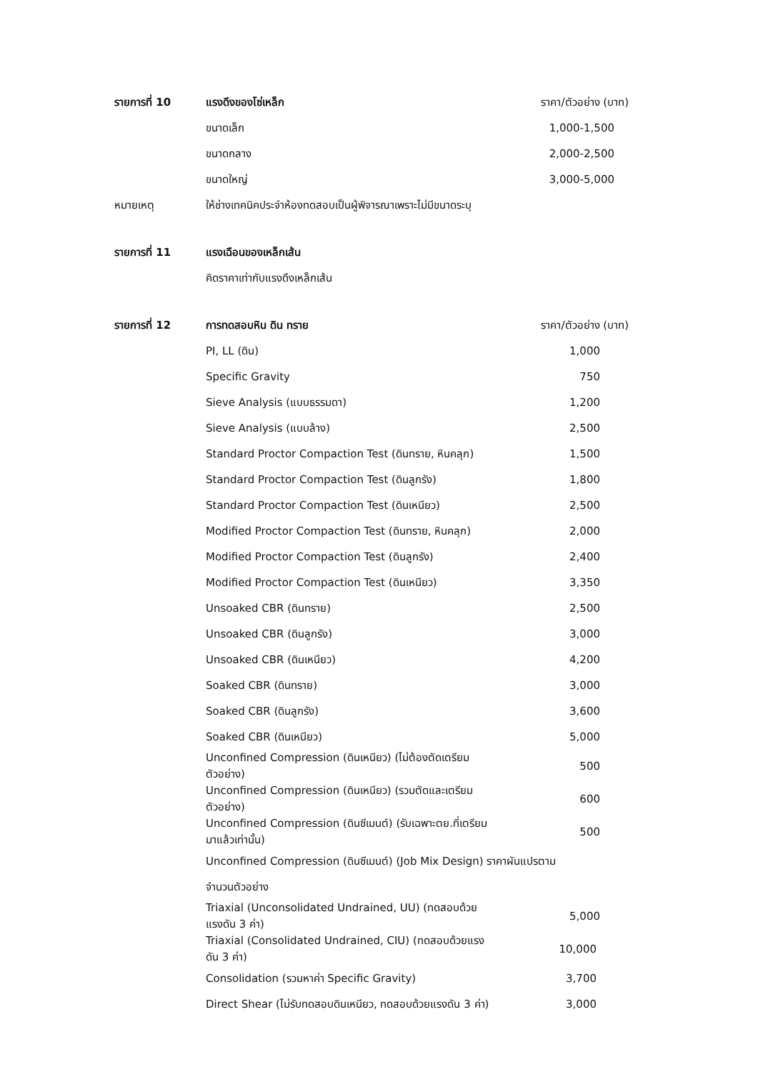| รายการที่ 10 | แรงดึงของโซ่เหล็ก | ราคา/ตัวอย่าง (บาท) |
| | ขนาดเล็ก | 1,000-1,500 |
| | ขนาดกลาง | 2,000-2,500 |
| | ขนาดใหญ่ | 3,000-5,000 |
| หมายเหตุ | ให้ช่างเทคนิคประจำห้องทดสอบเป็นผู้พิจารณาเพราะไม่มีขนาดระบุ | |
| รายการที่ 11 | แรงเฉือนของเหล็กเส้น | |
| | คิดราคาเท่ากับแรงดึงเหล็กเส้น | |
| รายการที่ 12 | การทดสอบหิน ดิน ทราย | ราคา/ตัวอย่าง (บาท) |
| | PI, LL (ดิน) | 1,000 |
| | Specific Gravity | 750 |
| | Sieve Analysis (แบบธรรมดา) | 1,200 |
| | Sieve Analysis (แบบล้าง) | 2,500 |
| | Standard Proctor Compaction Test (ดินทราย, หินคลุก) | 1,500 |
| | Standard Proctor Compaction Test (ดินลูกรัง) | 1,800 |
| | Standard Proctor Compaction Test (ดินเหนียว) | 2,500 |
| | Modified Proctor Compaction Test (ดินทราย, หินคลุก) | 2,000 |
| | Modified Proctor Compaction Test (ดินลูกรัง) | 2,400 |
| | Modified Proctor Compaction Test (ดินเหนียว) | 3,350 |
| | Unsoaked CBR (ดินทราย) | 2,500 |
| | Unsoaked CBR (ดินลูกรัง) | 3,000 |
| | Unsoaked CBR (ดินเหนียว) | 4,200 |
| | Soaked CBR (ดินทราย) | 3,000 |
| | Soaked CBR (ดินลูกรัง) | 3,600 |
| | Soaked CBR (ดินเหนียว) | 5,000 |
| | Unconfined Compression (ดินเหนียว) (ไม่ต้องตัดเตรียมตัวอย่าง) | 500 |
| | Unconfined Compression (ดินเหนียว) (รวมตัดและเตรียมตัวอย่าง) | 600 |
| | Unconfined Compression (ดินซีเมนต์) (รับเฉพาะตย.ที่เตรียมมาแล้วเท่านั้น) | 500 |
| | Unconfined Compression (ดินซีเมนต์) (Job Mix Design) ราคาผันแปรตาม | |
| | จำนวนตัวอย่าง | |
| | Triaxial (Unconsolidated Undrained, UU) (ทดสอบด้วยแรงดัน 3 ค่า) | 5,000 |
| | Triaxial (Consolidated Undrained, CIU) (ทดสอบด้วยแรงดัน 3 ค่า) | 10,000 |
| | Consolidation (รวมหาค่า Specific Gravity) | 3,700 |
| | Direct Shear (ไม่รับทดสอบดินเหนียว, ทดสอบด้วยแรงดัน 3 ค่า) | 3,000 |